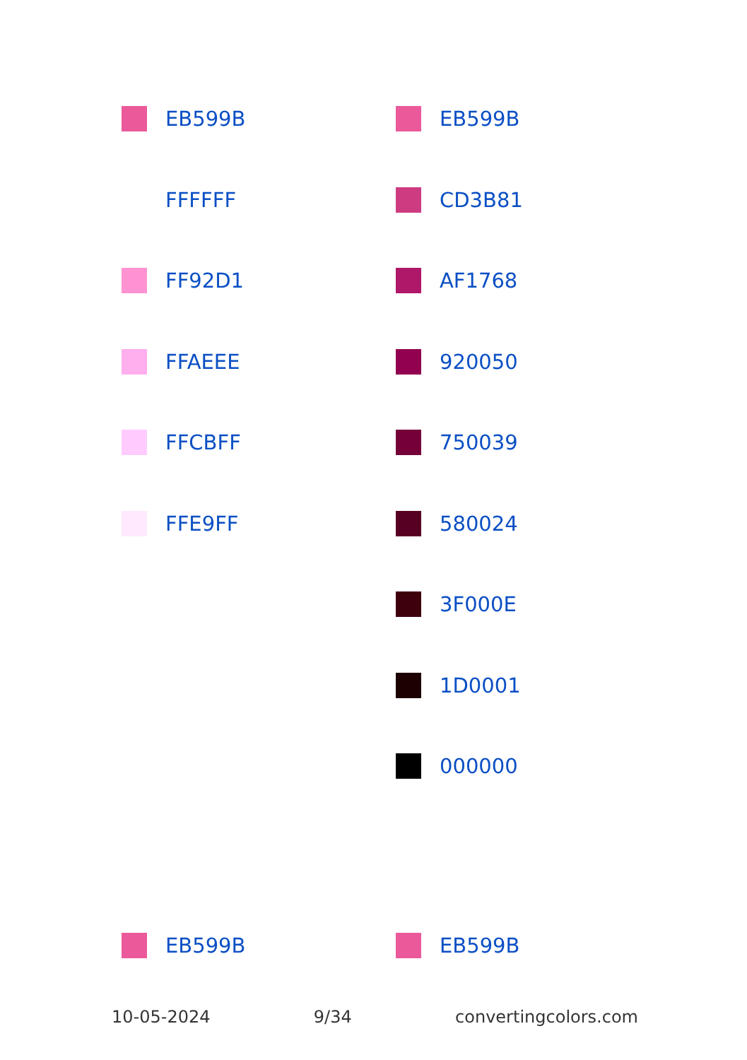EB599B
FFFFFF
FF92D1
FFAEEE
FFCBFF
FFE9FF
EB599B
CD3B81
AF1768
920050
750039
580024
3F000E
1D0001
000000
EB599B EB599B
10-05-2024 9/34 convertingcolors.com